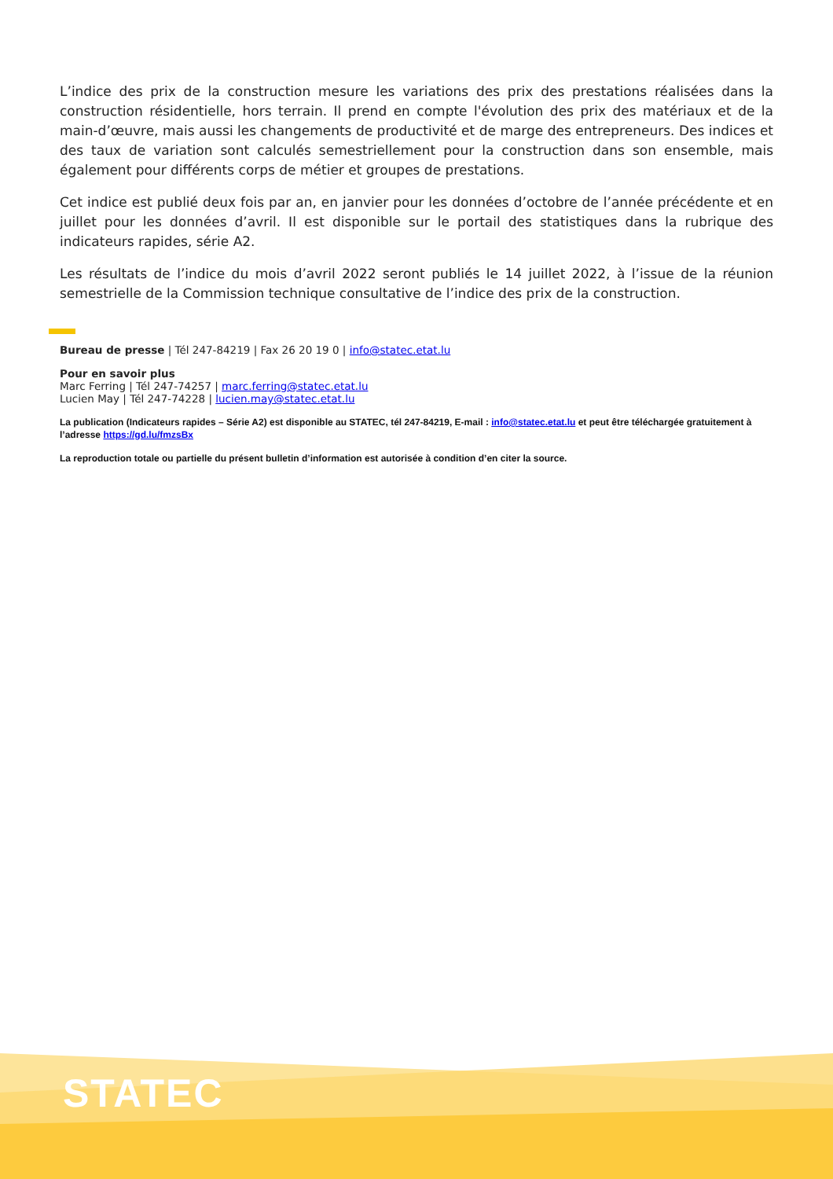L’indice des prix de la construction mesure les variations des prix des prestations réalisées dans la construction résidentielle, hors terrain. Il prend en compte l'évolution des prix des matériaux et de la main-d’œuvre, mais aussi les changements de productivité et de marge des entrepreneurs. Des indices et des taux de variation sont calculés semestriellement pour la construction dans son ensemble, mais également pour différents corps de métier et groupes de prestations.
Cet indice est publié deux fois par an, en janvier pour les données d’octobre de l’année précédente et en juillet pour les données d’avril. Il est disponible sur le portail des statistiques dans la rubrique des indicateurs rapides, série A2.
Les résultats de l’indice du mois d’avril 2022 seront publiés le 14 juillet 2022, à l’issue de la réunion semestrielle de la Commission technique consultative de l’indice des prix de la construction.
Bureau de presse | Tél 247-84219 | Fax 26 20 19 0 | info@statec.etat.lu
Pour en savoir plus
Marc Ferring | Tél 247-74257 | marc.ferring@statec.etat.lu
Lucien May | Tél 247-74228 | lucien.may@statec.etat.lu
La publication (Indicateurs rapides – Série A2) est disponible au STATEC, tél 247-84219, E-mail : info@statec.etat.lu et peut être téléchargée gratuitement à l’adresse https://gd.lu/fmzsBx
La reproduction totale ou partielle du présent bulletin d’information est autorisée à condition d’en citer la source.
STATEC